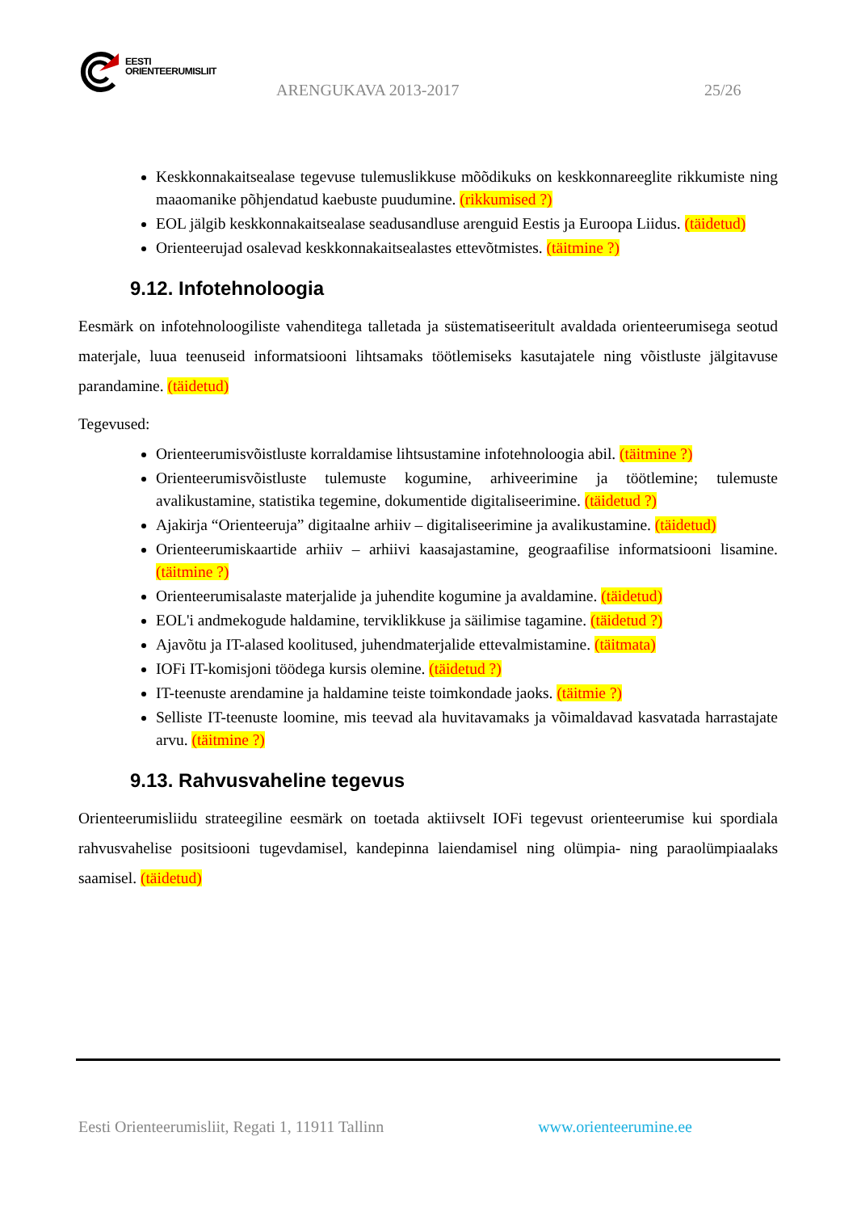EESTI
ORIENTEERUMISLIIT
ARENGUKAVA 2013-2017 25/26
Keskkonnakaitsealase tegevuse tulemuslikkuse mõõdikuks on keskkonnareeglite rikkumiste ning maaomanike põhjendatud kaebuste puudumine. (rikkumised ?)
EOL jälgib keskkonnakaitsealase seadusandluse arenguid Eestis ja Euroopa Liidus. (täidetud)
Orienteerujad osalevad keskkonnakaitsealastes ettevõtmistes. (täitmine ?)
9.12. Infotehnoloogia
Eesmärk on infotehnoloogiliste vahenditega talletada ja süstematiseeritult avaldada orienteerumisega seotud materjale, luua teenuseid informatsiooni lihtsamaks töötlemiseks kasutajatele ning võistluste jälgitavuse parandamine. (täidetud)
Tegevused:
Orienteerumisvõistluste korraldamise lihtsustamine infotehnoloogia abil. (täitmine ?)
Orienteerumisvõistluste tulemuste kogumine, arhiveerimine ja töötlemine; tulemuste avalikustamine, statistika tegemine, dokumentide digitaliseerimine. (täidetud ?)
Ajakirja “Orienteeruja” digitaalne arhiiv – digitaliseerimine ja avalikustamine. (täidetud)
Orienteerumiskaartide arhiiv – arhiivi kaasajastamine, geograafilise informatsiooni lisamine. (täitmine ?)
Orienteerumisalaste materjalide ja juhendite kogumine ja avaldamine. (täidetud)
EOL'i andmekogude haldamine, terviklikkuse ja säilimise tagamine. (täidetud ?)
Ajavõtu ja IT-alased koolitused, juhendmaterjalide ettevalmistamine. (täitmata)
IOFi IT-komisjoni töödega kursis olemine. (täidetud ?)
IT-teenuste arendamine ja haldamine teiste toimkondade jaoks. (täitmie ?)
Selliste IT-teenuste loomine, mis teevad ala huvitavamaks ja võimaldavad kasvatada harrastajate arvu. (täitmine ?)
9.13. Rahvusvaheline tegevus
Orienteerumisliidu strateegiline eesmärk on toetada aktiivselt IOFi tegevust orienteerumise kui spordiala rahvusvahelise positsiooni tugevdamisel, kandepinna laiendamisel ning olümpia- ning paraolümpiaalaks saamisel. (täidetud)
Eesti Orienteerumisliit, Regati 1, 11911 Tallinn www.orienteerumine.ee